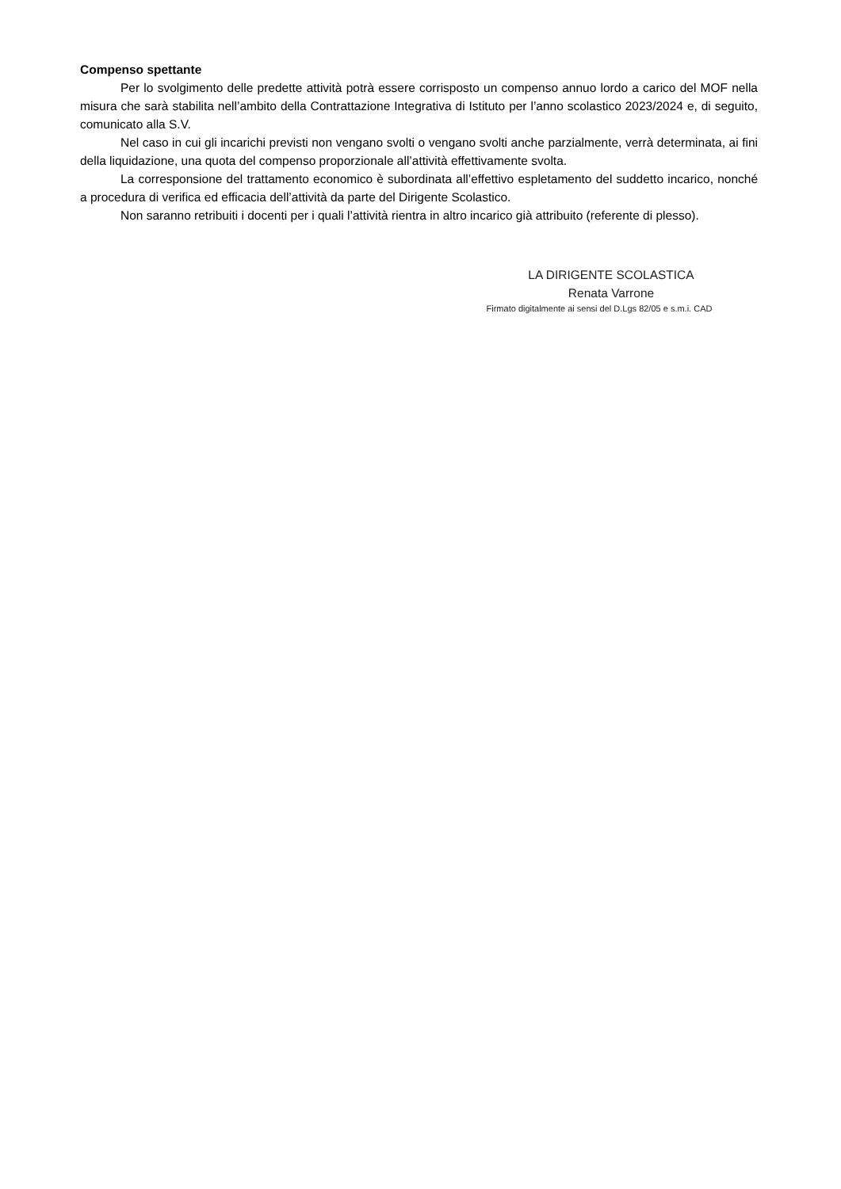Compenso spettante
Per lo svolgimento delle predette attività potrà essere corrisposto un compenso annuo lordo a carico del MOF nella misura che sarà stabilita nell’ambito della Contrattazione Integrativa di Istituto per l’anno scolastico 2023/2024 e, di seguito, comunicato alla S.V.
Nel caso in cui gli incarichi previsti non vengano svolti o vengano svolti anche parzialmente, verrà determinata, ai fini della liquidazione, una quota del compenso proporzionale all’attività effettivamente svolta.
La corresponsione del trattamento economico è subordinata all’effettivo espletamento del suddetto incarico, nonché a procedura di verifica ed efficacia dell’attività da parte del Dirigente Scolastico.
Non saranno retribuiti i docenti per i quali l’attività rientra in altro incarico già attribuito (referente di plesso).
LA DIRIGENTE SCOLASTICA
Renata Varrone
Firmato digitalmente ai sensi del D.Lgs 82/05 e s.m.i. CAD